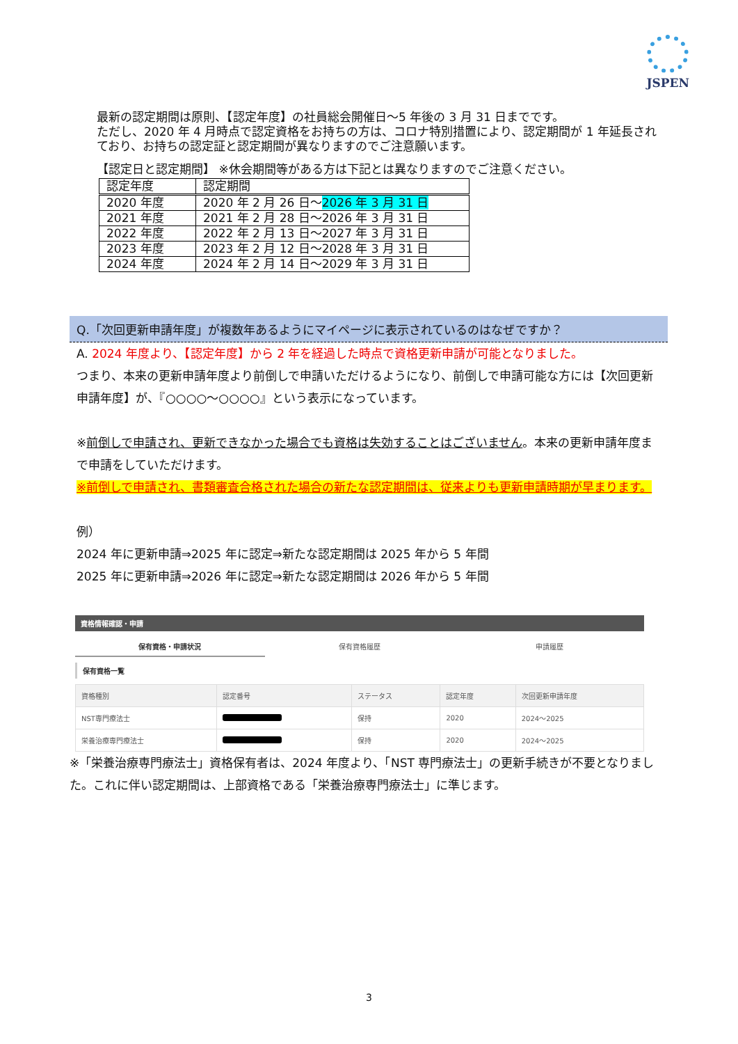JSPEN
最新の認定期間は原則、【認定年度】の社員総会開催日～5 年後の 3 月 31 日までです。
ただし、2020 年 4 月時点で認定資格をお持ちの方は、コロナ特別措置により、認定期間が 1 年延長されており、お持ちの認定証と認定期間が異なりますのでご注意願います。
【認定日と認定期間】 ※休会期間等がある方は下記とは異なりますのでご注意ください。
| 認定年度 | 認定期間 |
| 2020 年度 | 2020 年 2 月 26 日～ 2026 年 3 月 31 日 |
| 2021 年度 | 2021 年 2 月 28 日～2026 年 3 月 31 日 |
| 2022 年度 | 2022 年 2 月 13 日～2027 年 3 月 31 日 |
| 2023 年度 | 2023 年 2 月 12 日～2028 年 3 月 31 日 |
| 2024 年度 | 2024 年 2 月 14 日～2029 年 3 月 31 日 |
Q.「次回更新申請年度」が複数年あるようにマイページに表示されているのはなぜですか？
A. 2024 年度より、【認定年度】から 2 年を経過した時点で資格更新申請が可能となりました。
つまり、本来の更新申請年度より前倒しで申請いただけるようになり、前倒しで申請可能な方には【次回更新申請年度】が、『○○○○～○○○○』という表示になっています。
※前倒しで申請され、更新できなかった場合でも資格は失効することはございません。本来の更新申請年度まで申請をしていただけます。
※前倒しで申請され、書類審査合格された場合の新たな認定期間は、従来よりも更新申請時期が早まります。
例）
2024 年に更新申請⇒2025 年に認定⇒新たな認定期間は 2025 年から 5 年間
2025 年に更新申請⇒2026 年に認定⇒新たな認定期間は 2026 年から 5 年間
資格情報確認・申請
保有資格・申請状況 保有資格履歴 申請履歴
保有資格一覧
| 資格種別 | 認定番号 | ステータス | 認定年度 | 次回更新申請年度 |
| --- | --- | --- | --- | --- |
| NST専門療法士 | | 保持 | 2020 | 2024～2025 |
| 栄養治療専門療法士 | | 保持 | 2020 | 2024～2025 |
※「栄養治療専門療法士」資格保有者は、2024 年度より、「NST 専門療法士」の更新手続きが不要となりました。これに伴い認定期間は、上部資格である「栄養治療専門療法士」に準じます。
3